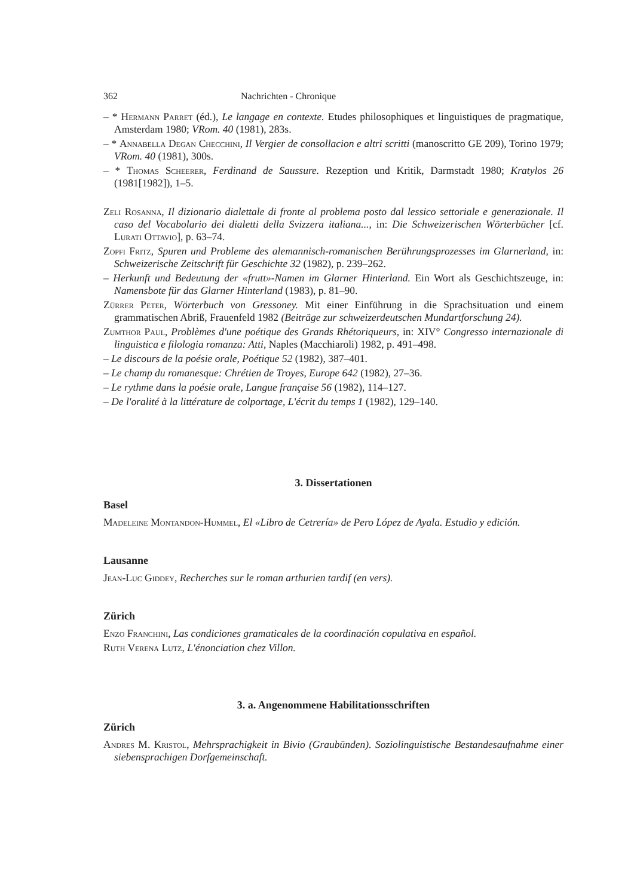362 Nachrichten - Chronique
– * Hermann Parret (éd.), Le langage en contexte. Etudes philosophiques et linguistiques de pragmatique, Amsterdam 1980; VRom. 40 (1981), 283s.
– * Annabella Degan Checchini, Il Vergier de consollacion e altri scritti (manoscritto GE 209), Torino 1979; VRom. 40 (1981), 300s.
– * Thomas Scheerer, Ferdinand de Saussure. Rezeption und Kritik, Darmstadt 1980; Kratylos 26 (1981[1982]), 1–5.
Zeli Rosanna, Il dizionario dialettale di fronte al problema posto dal lessico settoriale e generazionale. Il caso del Vocabolario dei dialetti della Svizzera italiana..., in: Die Schweizerischen Wörterbücher [cf. Lurati Ottavio], p. 63–74.
Zopfi Fritz, Spuren und Probleme des alemannisch-romanischen Berührungsprozesses im Glarnerland, in: Schweizerische Zeitschrift für Geschichte 32 (1982), p. 239–262.
– Herkunft und Bedeutung der «frutt»-Namen im Glarner Hinterland. Ein Wort als Geschichtszeuge, in: Namensbote für das Glarner Hinterland (1983), p. 81–90.
Zürrer Peter, Wörterbuch von Gressoney. Mit einer Einführung in die Sprachsituation und einem grammatischen Abriß, Frauenfeld 1982 (Beiträge zur schweizerdeutschen Mundartforschung 24).
Zumthor Paul, Problèmes d'une poétique des Grands Rhétoriqueurs, in: XIV° Congresso internazionale di linguistica e filologia romanza: Atti, Naples (Macchiaroli) 1982, p. 491–498.
– Le discours de la poésie orale, Poétique 52 (1982), 387–401.
– Le champ du romanesque: Chrétien de Troyes, Europe 642 (1982), 27–36.
– Le rythme dans la poésie orale, Langue française 56 (1982), 114–127.
– De l'oralité à la littérature de colportage, L'écrit du temps 1 (1982), 129–140.
3. Dissertationen
Basel
Madeleine Montandon-Hummel, El «Libro de Cetrería» de Pero López de Ayala. Estudio y edición.
Lausanne
Jean-Luc Giddey, Recherches sur le roman arthurien tardif (en vers).
Zürich
Enzo Franchini, Las condiciones gramaticales de la coordinación copulativa en español.
Ruth Verena Lutz, L'énonciation chez Villon.
3. a. Angenommene Habilitationsschriften
Zürich
Andres M. Kristol, Mehrsprachigkeit in Bivio (Graubünden). Soziolinguistische Bestandesaufnahme einer siebensprachigen Dorfgemeinschaft.